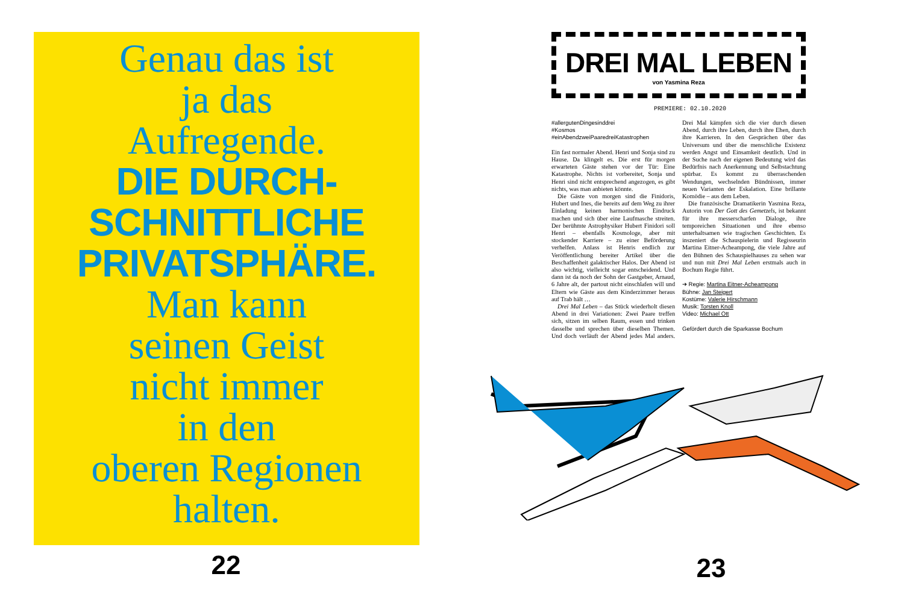Genau das ist
ja das
Aufregende.
DIE DURCH-
SCHNITTLICHE
PRIVATSPHÄRE.
Man kann
seinen Geist
nicht immer
in den
oberen Regionen
halten.
22
DREI MAL LEBEN
von Yasmina Reza
PREMIERE: 02.10.2020
#allergutenDingesinddrei
#Kosmos
#einAbendzweiPaaredreiKatastrophen
Ein fast normaler Abend. Henri und Sonja sind zu Hause. Da klingelt es. Die erst für morgen erwarteten Gäste stehen vor der Tür: Eine Katastrophe. Nichts ist vorbereitet, Sonja und Henri sind nicht entsprechend angezogen, es gibt nichts, was man anbieten könnte.
Die Gäste von morgen sind die Finidoris, Hubert und Ines, die bereits auf dem Weg zu ihrer Einladung keinen harmonischen Eindruck machen und sich über eine Laufmasche streiten. Der berühmte Astrophysiker Hubert Finidori soll Henri – ebenfalls Kosmologe, aber mit stockender Karriere – zu einer Beförderung verhelfen. Anlass ist Henris endlich zur Veröffentlichung bereiter Artikel über die Beschaffenheit galaktischer Halos. Der Abend ist also wichtig, vielleicht sogar entscheidend. Und dann ist da noch der Sohn der Gastgeber, Arnaud, 6 Jahre alt, der partout nicht einschlafen will und Eltern wie Gäste aus dem Kinderzimmer heraus auf Trab hält …
Drei Mal Leben – das Stück wiederholt diesen Abend in drei Variationen: Zwei Paare treffen sich, sitzen im selben Raum, essen und trinken dasselbe und sprechen über dieselben Themen. Und doch verläuft der Abend jedes Mal anders. Drei Mal kämpfen sich die vier durch diesen Abend, durch ihre Leben, durch ihre Ehen, durch ihre Karrieren. In den Gesprächen über das Universum und über die menschliche Existenz werden Angst und Einsamkeit deutlich. Und in der Suche nach der eigenen Bedeutung wird das Bedürfnis nach Anerkennung und Selbstachtung spürbar. Es kommt zu überraschenden Wendungen, wechselnden Bündnissen, immer neuen Varianten der Eskalation. Eine brillante Komödie – aus dem Leben.
Die französische Dramatikerin Yasmina Reza, Autorin von Der Gott des Gemetzels, ist bekannt für ihre messerscharfen Dialoge, ihre temporeichen Situationen und ihre ebenso unterhaltsamen wie tragischen Geschichten. Es inszeniert die Schauspielerin und Regisseurin Martina Eitner-Acheampong, die viele Jahre auf den Bühnen des Schauspielhauses zu sehen war und nun mit Drei Mal Leben erstmals auch in Bochum Regie führt.
➔ Regie: Martina Eitner-Acheampong
Bühne: Jan Steigert
Kostüme: Valerie Hirschmann
Musik: Torsten Knoll
Video: Michael Ott
Gefördert durch die Sparkasse Bochum
23